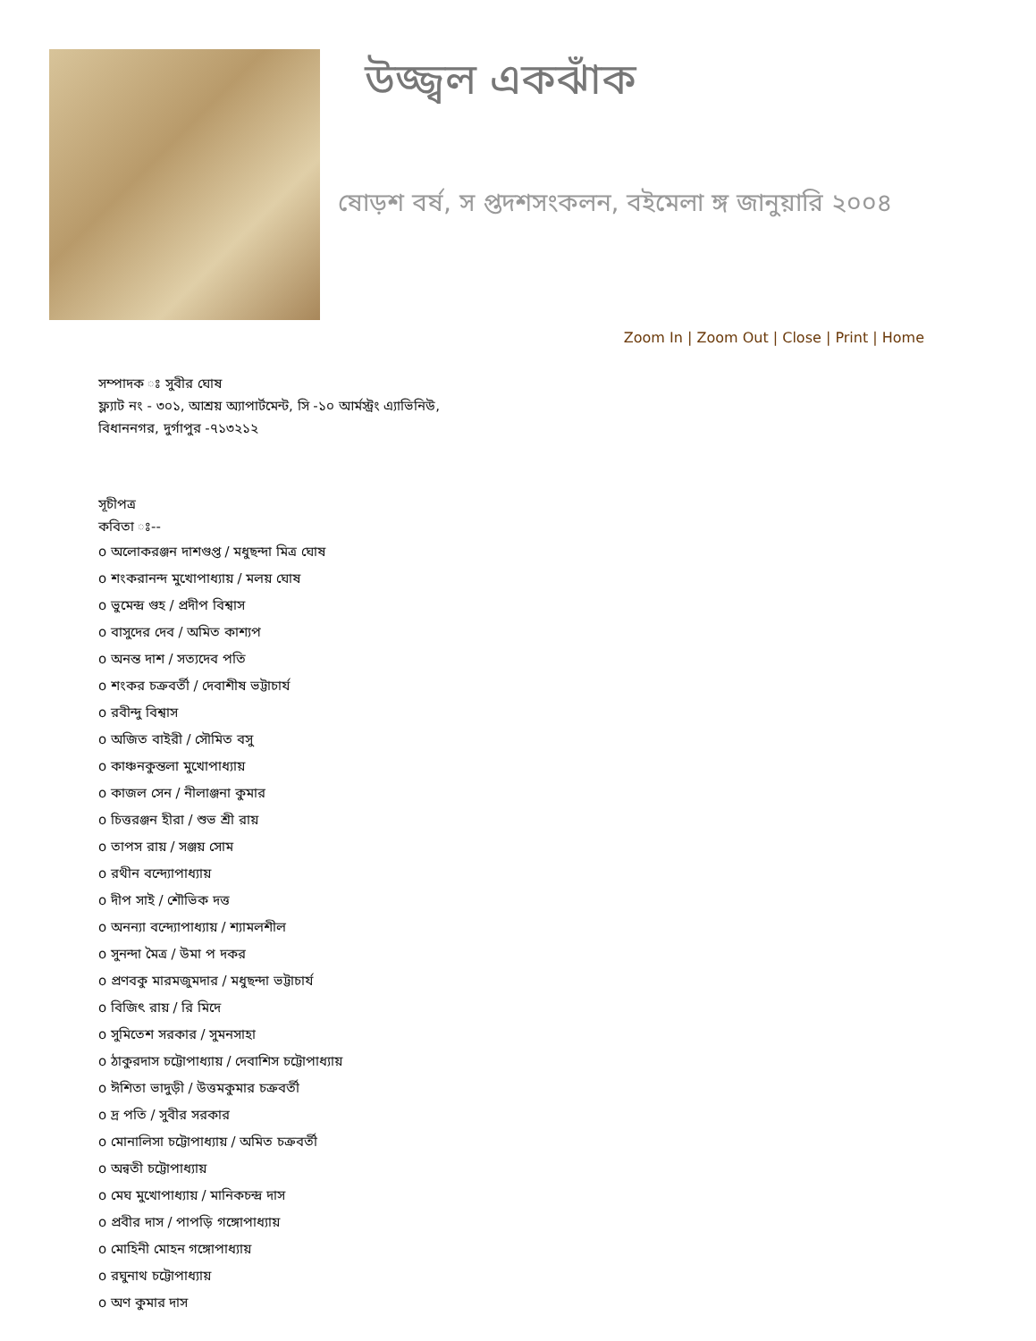উজ্জ্বল একঝাঁক
ষোড়শ বর্ষ, স প্তদশসংকলন, বইমেলা ঙ্গ জানুয়ারি ২০০৪
Zoom In | Zoom Out | Close | Print | Home
সম্পাদক ঃ সুবীর ঘোষ
ফ্ল্যাট নং - ৩০১, আশ্রয় অ্যাপার্টমেন্ট, সি -১০ আর্মস্ট্রং এ্যাভিনিউ,
বিধাননগর, দুর্গাপুর -৭১৩২১২
সূচীপত্র
কবিতা ঃ--
o অলোকরঞ্জন দাশগুপ্ত / মধুছন্দা মিত্র ঘোষ
o শংকরানন্দ মুখোপাধ্যায় / মলয় ঘোষ
o ভুমেন্দ্র গুহ / প্রদীপ বিশ্বাস
o বাসুদের দেব / অমিত কাশ্যপ
o অনন্ত দাশ / সত্যদেব পতি
o শংকর চক্রবর্তী / দেবাশীষ ভট্টাচার্য
o রবীন্দু বিশ্বাস
o অজিত বাইরী / সৌমিত বসু
o কাঞ্চনকুন্তলা মুখোপাধ্যায়
o কাজল সেন / নীলাঞ্জনা কুমার
o চিত্তরঞ্জন হীরা / শুভ শ্রী রায়
o তাপস রায় / সঞ্জয় সোম
o রথীন বন্দ্যোপাধ্যায়
o দীপ সাই / শৌভিক দত্ত
o অনন্যা বন্দ্যোপাধ্যায় / শ্যামলশীল
o সুনন্দা মৈত্র / উমা প দকর
o প্রণবকু মারমজুমদার / মধুছন্দা ভট্টাচার্য
o বিজিৎ রায় / রি মিদে
o সুমিতেশ সরকার / সুমনসাহা
o ঠাকুরদাস চট্টোপাধ্যায় / দেবাশিস চট্টোপাধ্যায়
o ঈশিতা ভাদুড়ী / উত্তমকুমার চক্রবর্তী
o দ্র পতি / সুবীর সরকার
o মোনালিসা চট্টোপাধ্যায় / অমিত চক্রবর্তী
o অন্বতী চট্টোপাধ্যায়
o মেঘ মুখোপাধ্যায় / মানিকচন্দ্র দাস
o প্রবীর দাস / পাপড়ি গঙ্গোপাধ্যায়
o মোহিনী মোহন গঙ্গোপাধ্যায়
o রঘুনাথ চট্টোপাধ্যায়
o অণ কুমার দাস